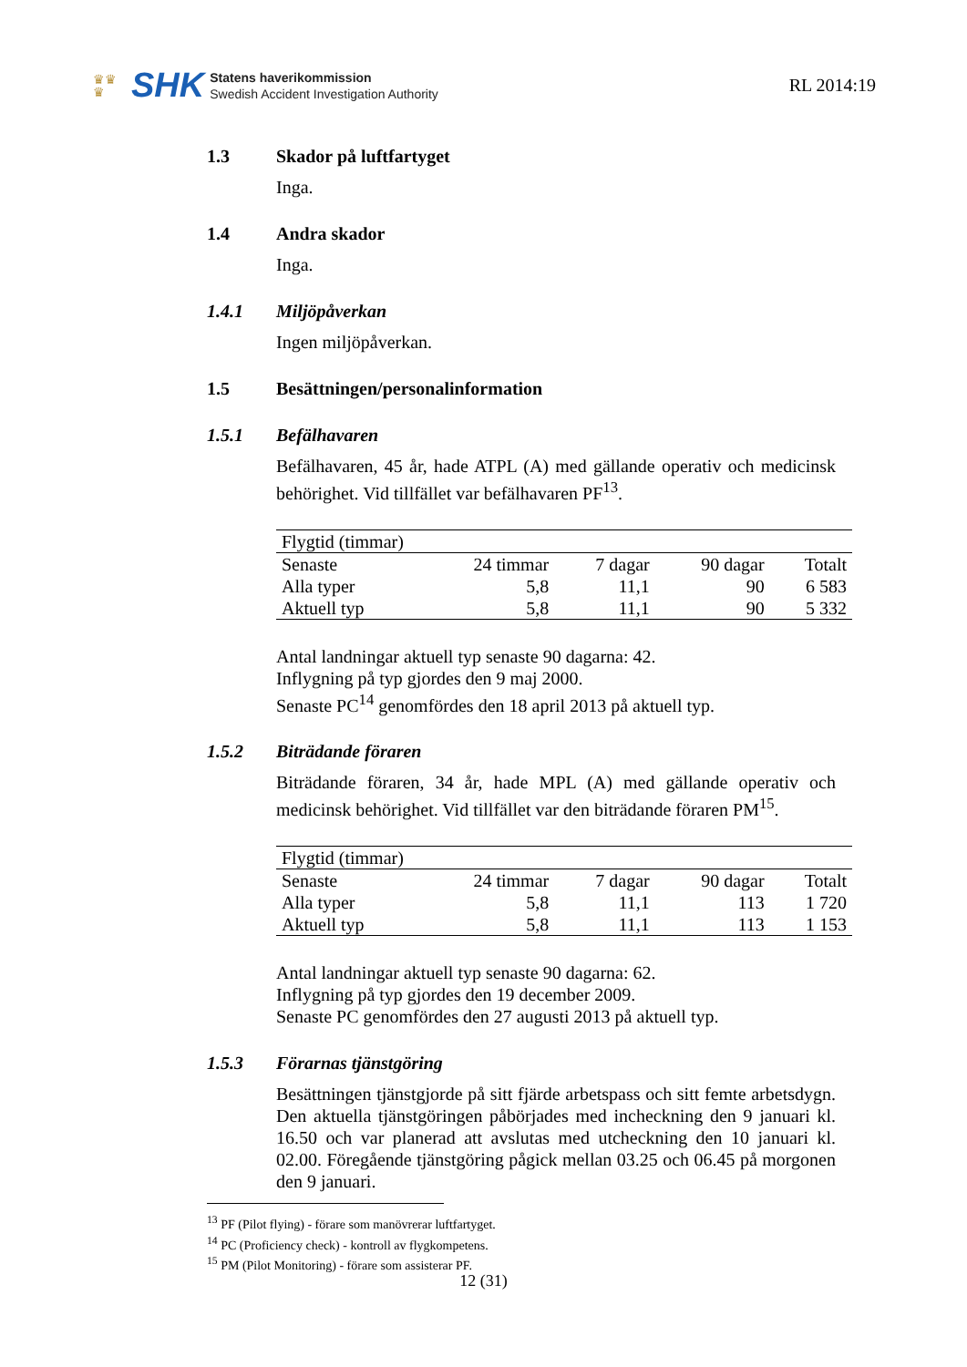♛♛
♛
SHK
Statens haverikommission
Swedish Accident Investigation Authority
RL 2014:19
1.3 Skador på luftfartyget
Inga.
1.4 Andra skador
Inga.
1.4.1 Miljöpåverkan
Ingen miljöpåverkan.
1.5 Besättningen/personalinformation
1.5.1 Befälhavaren
Befälhavaren, 45 år, hade ATPL (A) med gällande operativ och medicinsk behörighet. Vid tillfället var befälhavaren PF<sup>13</sup>.
| Flygtid (timmar) | | | | |
| Senaste | 24 timmar | 7 dagar | 90 dagar | Totalt |
| Alla typer | 5,8 | 11,1 | 90 | 6 583 |
| Aktuell typ | 5,8 | 11,1 | 90 | 5 332 |
Antal landningar aktuell typ senaste 90 dagarna: 42.
Inflygning på typ gjordes den 9 maj 2000.
Senaste PC<sup>14</sup> genomfördes den 18 april 2013 på aktuell typ.
1.5.2 Biträdande föraren
Biträdande föraren, 34 år, hade MPL (A) med gällande operativ och medicinsk behörighet. Vid tillfället var den biträdande föraren PM<sup>15</sup>.
| Flygtid (timmar) | | | | |
| Senaste | 24 timmar | 7 dagar | 90 dagar | Totalt |
| Alla typer | 5,8 | 11,1 | 113 | 1 720 |
| Aktuell typ | 5,8 | 11,1 | 113 | 1 153 |
Antal landningar aktuell typ senaste 90 dagarna: 62.
Inflygning på typ gjordes den 19 december 2009.
Senaste PC genomfördes den 27 augusti 2013 på aktuell typ.
1.5.3 Förarnas tjänstgöring
Besättningen tjänstgjorde på sitt fjärde arbetspass och sitt femte arbetsdygn. Den aktuella tjänstgöringen påbörjades med incheckning den 9 januari kl. 16.50 och var planerad att avslutas med utcheckning den 10 januari kl. 02.00. Föregående tjänstgöring pågick mellan 03.25 och 06.45 på morgonen den 9 januari.
<sup>13</sup> PF (Pilot flying) - förare som manövrerar luftfartyget.
<sup>14</sup> PC (Proficiency check) - kontroll av flygkompetens.
<sup>15</sup> PM (Pilot Monitoring) - förare som assisterar PF.
12 (31)